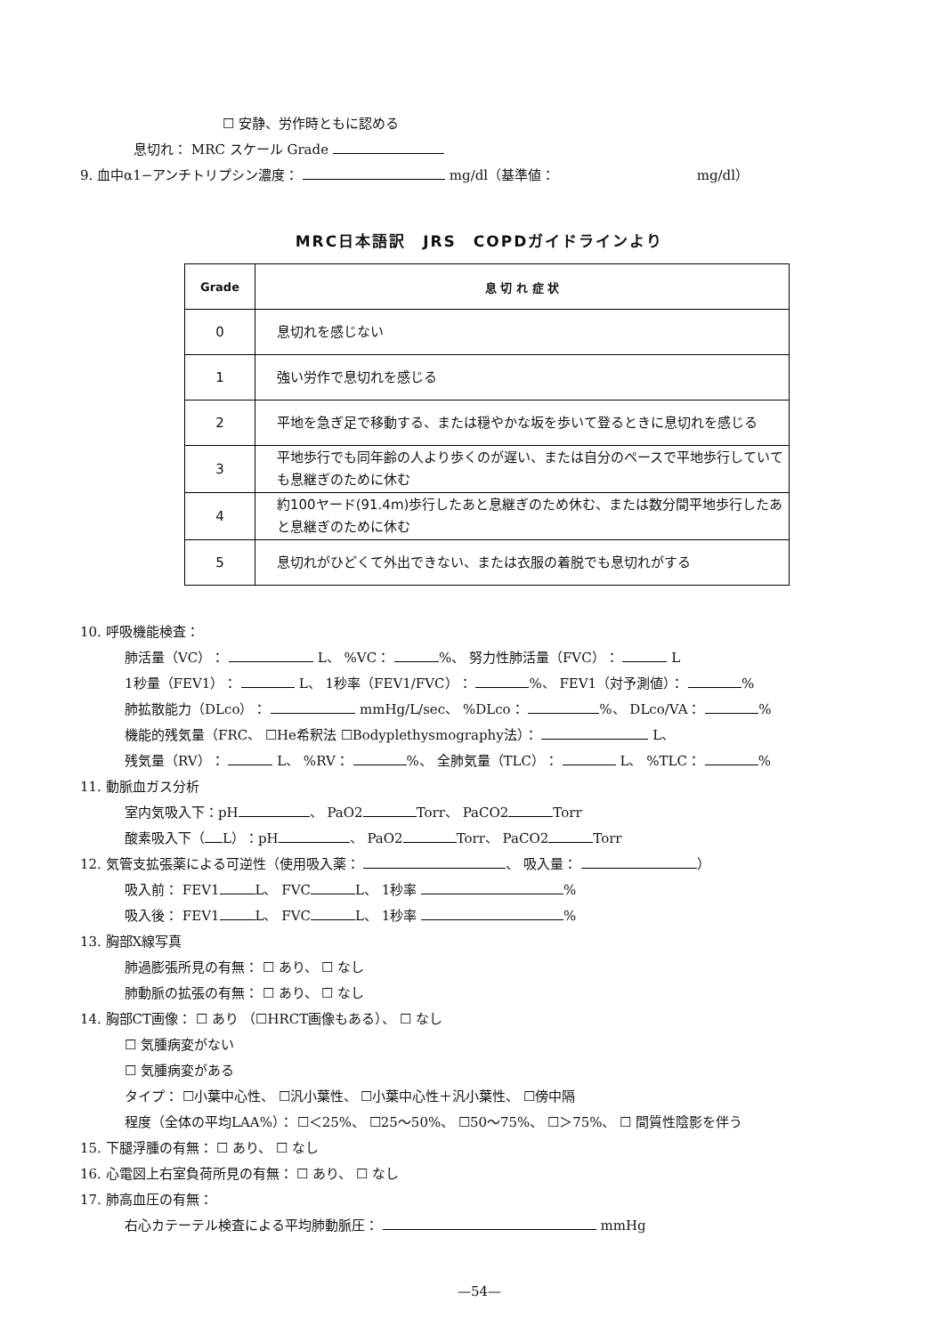☐ 安静、労作時ともに認める
息切れ： MRC スケール Grade
9. 血中α1−アンチトリプシン濃度： mg/dl（基準値： mg/dl）
MRC日本語訳　JRS　COPDガイドラインより
| Grade | 息 切 れ 症 状 |
| --- | --- |
| 0 | 息切れを感じない |
| 1 | 強い労作で息切れを感じる |
| 2 | 平地を急ぎ足で移動する、または穏やかな坂を歩いて登るときに息切れを感じる |
| 3 | 平地歩行でも同年齢の人より歩くのが遅い、または自分のペースで平地歩行していても息継ぎのために休む |
| 4 | 約100ヤード(91.4m)歩行したあと息継ぎのため休む、または数分間平地歩行したあと息継ぎのために休む |
| 5 | 息切れがひどくて外出できない、または衣服の着脱でも息切れがする |
10. 呼吸機能検査：
肺活量（VC）： L、 %VC： %、 努力性肺活量（FVC）： L
1秒量（FEV1）： L、 1秒率（FEV1/FVC）： %、 FEV1（対予測値）： %
肺拡散能力（DLco）： mmHg/L/sec、 %DLco： %、 DLco/VA： %
機能的残気量（FRC、 ☐He希釈法 ☐Bodyplethysmography法）： L、
残気量（RV）： L、 %RV： %、 全肺気量（TLC）： L、 %TLC： %
11. 動脈血ガス分析
室内気吸入下：pH 、 PaO2 Torr、 PaCO2 Torr
酸素吸入下（ L）：pH 、 PaO2 Torr、 PaCO2 Torr
12. 気管支拡張薬による可逆性（使用吸入薬： 、 吸入量： ）
吸入前： FEV1 L、 FVC L、 1秒率 %
吸入後： FEV1 L、 FVC L、 1秒率 %
13. 胸部X線写真
肺過膨張所見の有無： ☐ あり、 ☐ なし
肺動脈の拡張の有無： ☐ あり、 ☐ なし
14. 胸部CT画像： ☐ あり （☐HRCT画像もある）、 ☐ なし
☐ 気腫病変がない
☐ 気腫病変がある
タイプ： ☐小葉中心性、 ☐汎小葉性、 ☐小葉中心性＋汎小葉性、 ☐傍中隔
程度（全体の平均LAA%）： ☐＜25%、 ☐25〜50%、 ☐50〜75%、 ☐＞75%、 ☐ 間質性陰影を伴う
15. 下腿浮腫の有無： ☐ あり、 ☐ なし
16. 心電図上右室負荷所見の有無： ☐ あり、 ☐ なし
17. 肺高血圧の有無：
右心カテーテル検査による平均肺動脈圧： mmHg
—54—